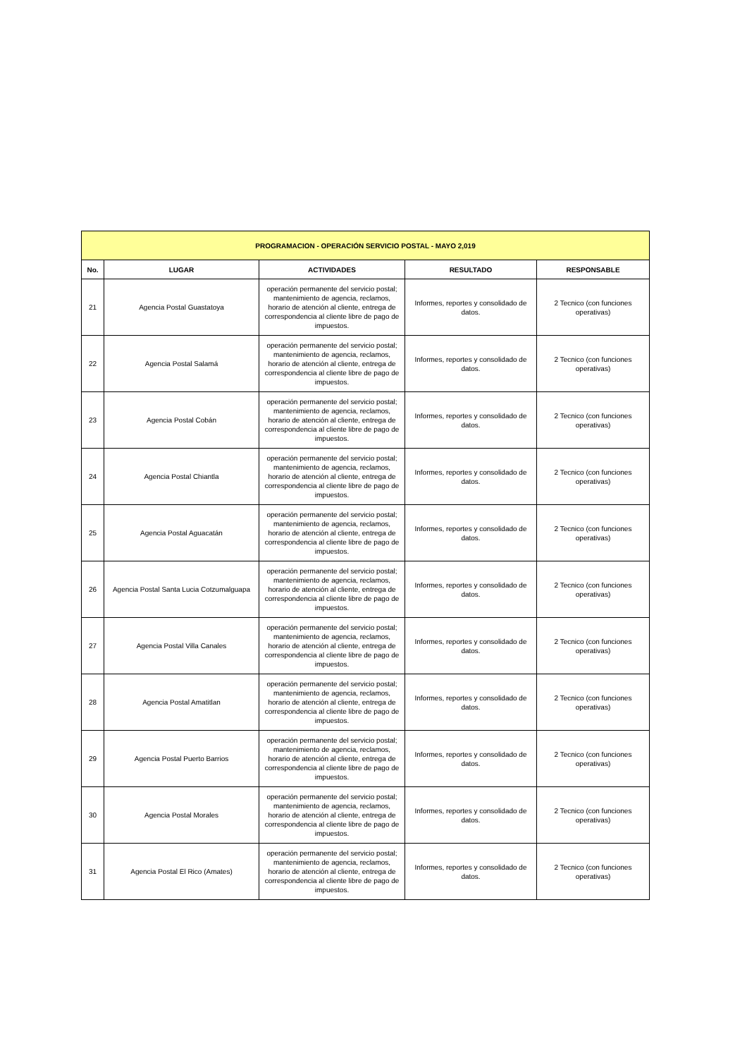| PROGRAMACION - OPERACIÓN SERVICIO POSTAL - MAYO 2,019 | | | | |
| --- | --- | --- | --- | --- |
| No. | LUGAR | ACTIVIDADES | RESULTADO | RESPONSABLE |
| 21 | Agencia Postal Guastatoya | operación permanente del servicio postal; mantenimiento de agencia, reclamos, horario de atención al cliente, entrega de correspondencia al cliente libre de pago de impuestos. | Informes, reportes y consolidado de datos. | 2 Tecnico (con funciones operativas) |
| 22 | Agencia Postal Salamá | operación permanente del servicio postal; mantenimiento de agencia, reclamos, horario de atención al cliente, entrega de correspondencia al cliente libre de pago de impuestos. | Informes, reportes y consolidado de datos. | 2 Tecnico (con funciones operativas) |
| 23 | Agencia Postal Cobán | operación permanente del servicio postal; mantenimiento de agencia, reclamos, horario de atención al cliente, entrega de correspondencia al cliente libre de pago de impuestos. | Informes, reportes y consolidado de datos. | 2 Tecnico (con funciones operativas) |
| 24 | Agencia Postal Chiantla | operación permanente del servicio postal; mantenimiento de agencia, reclamos, horario de atención al cliente, entrega de correspondencia al cliente libre de pago de impuestos. | Informes, reportes y consolidado de datos. | 2 Tecnico (con funciones operativas) |
| 25 | Agencia Postal Aguacatán | operación permanente del servicio postal; mantenimiento de agencia, reclamos, horario de atención al cliente, entrega de correspondencia al cliente libre de pago de impuestos. | Informes, reportes y consolidado de datos. | 2 Tecnico (con funciones operativas) |
| 26 | Agencia Postal Santa Lucia Cotzumalguapa | operación permanente del servicio postal; mantenimiento de agencia, reclamos, horario de atención al cliente, entrega de correspondencia al cliente libre de pago de impuestos. | Informes, reportes y consolidado de datos. | 2 Tecnico (con funciones operativas) |
| 27 | Agencia Postal Villa Canales | operación permanente del servicio postal; mantenimiento de agencia, reclamos, horario de atención al cliente, entrega de correspondencia al cliente libre de pago de impuestos. | Informes, reportes y consolidado de datos. | 2 Tecnico (con funciones operativas) |
| 28 | Agencia Postal Amatitlan | operación permanente del servicio postal; mantenimiento de agencia, reclamos, horario de atención al cliente, entrega de correspondencia al cliente libre de pago de impuestos. | Informes, reportes y consolidado de datos. | 2 Tecnico (con funciones operativas) |
| 29 | Agencia Postal Puerto Barrios | operación permanente del servicio postal; mantenimiento de agencia, reclamos, horario de atención al cliente, entrega de correspondencia al cliente libre de pago de impuestos. | Informes, reportes y consolidado de datos. | 2 Tecnico (con funciones operativas) |
| 30 | Agencia Postal Morales | operación permanente del servicio postal; mantenimiento de agencia, reclamos, horario de atención al cliente, entrega de correspondencia al cliente libre de pago de impuestos. | Informes, reportes y consolidado de datos. | 2 Tecnico (con funciones operativas) |
| 31 | Agencia Postal El Rico (Amates) | operación permanente del servicio postal; mantenimiento de agencia, reclamos, horario de atención al cliente, entrega de correspondencia al cliente libre de pago de impuestos. | Informes, reportes y consolidado de datos. | 2 Tecnico (con funciones operativas) |